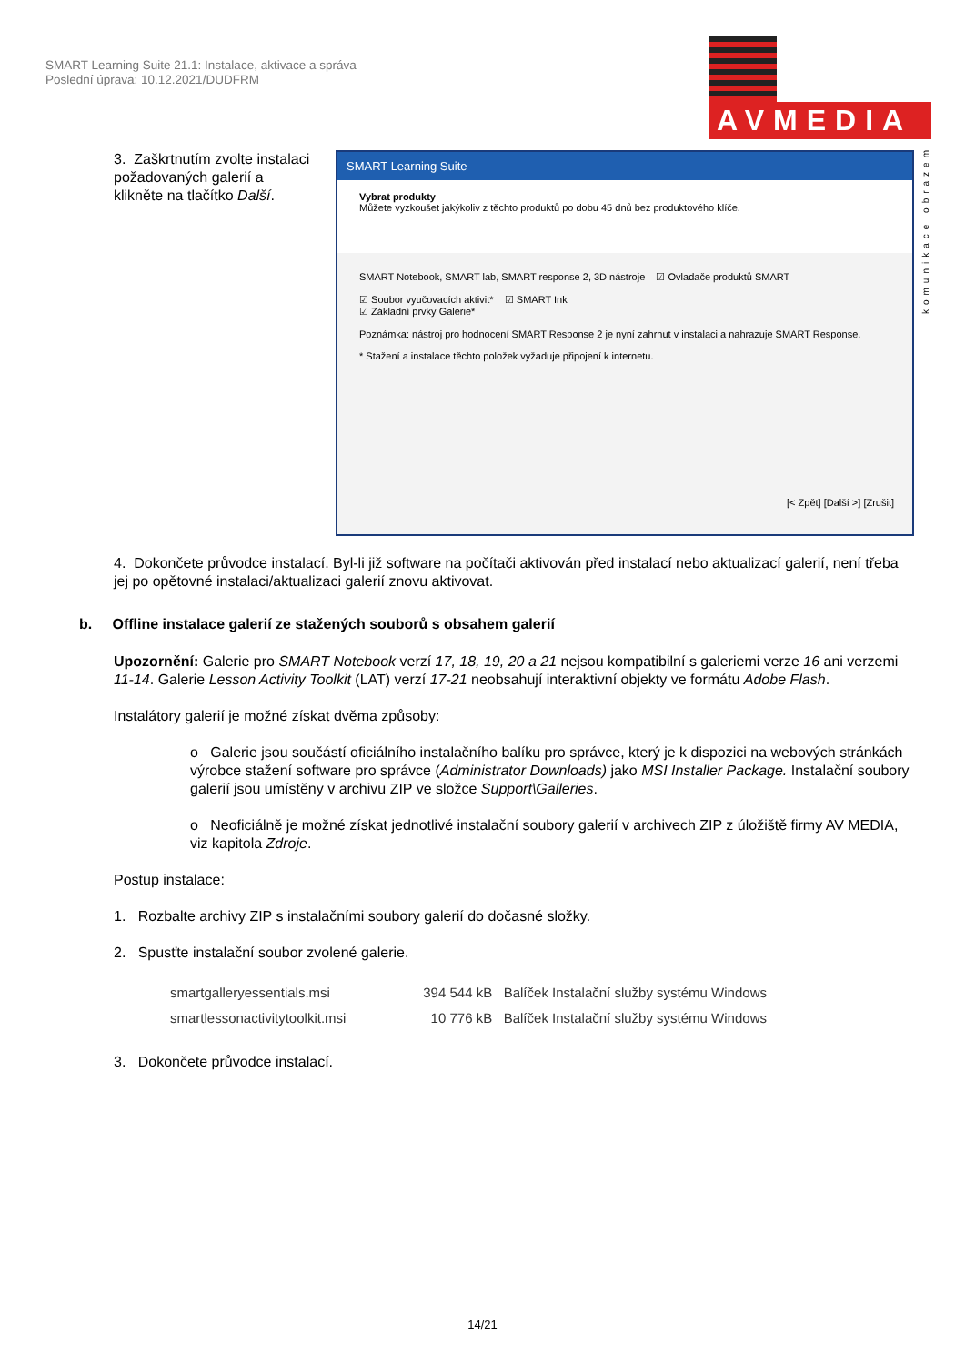SMART Learning Suite 21.1: Instalace, aktivace a správa
Poslední úprava: 10.12.2021/DUDFRM
AVMEDIA
komunikace obrazem
3. Zaškrtnutím zvolte instalaci požadovaných galerií a klikněte na tlačítko Další.
SMART Learning Suite
Vybrat produkty
Můžete vyzkoušet jakýkoliv z těchto produktů po dobu 45 dnů bez produktového klíče.
SMART Notebook, SMART lab, SMART response 2, 3D nástroje ☑ Ovladače produktů SMART
☑ Soubor vyučovacích aktivit* ☑ SMART Ink
☑ Základní prvky Galerie*
Poznámka: nástroj pro hodnocení SMART Response 2 je nyní zahrnut v instalaci a nahrazuje SMART Response.
* Stažení a instalace těchto položek vyžaduje připojení k internetu.
[< Zpět] [Další >] [Zrušit]
4. Dokončete průvodce instalací. Byl-li již software na počítači aktivován před instalací nebo aktualizací galerií, není třeba jej po opětovné instalaci/aktualizaci galerií znovu aktivovat.
b. Offline instalace galerií ze stažených souborů s obsahem galerií
Upozornění: Galerie pro SMART Notebook verzí 17, 18, 19, 20 a 21 nejsou kompatibilní s galeriemi verze 16 ani verzemi 11-14. Galerie Lesson Activity Toolkit (LAT) verzí 17-21 neobsahují interaktivní objekty ve formátu Adobe Flash.
Instalátory galerií je možné získat dvěma způsoby:
o Galerie jsou součástí oficiálního instalačního balíku pro správce, který je k dispozici na webových stránkách výrobce stažení software pro správce (Administrator Downloads) jako MSI Installer Package. Instalační soubory galerií jsou umístěny v archivu ZIP ve složce Support\Galleries.
o Neoficiálně je možné získat jednotlivé instalační soubory galerií v archivech ZIP z úložiště firmy AV MEDIA, viz kapitola Zdroje.
Postup instalace:
1. Rozbalte archivy ZIP s instalačními soubory galerií do dočasné složky.
2. Spusťte instalační soubor zvolené galerie.
smartgalleryessentials.msi 394 544 kB Balíček Instalační služby systému Windows
smartlessonactivitytoolkit.msi 10 776 kB Balíček Instalační služby systému Windows
3. Dokončete průvodce instalací.
14/21